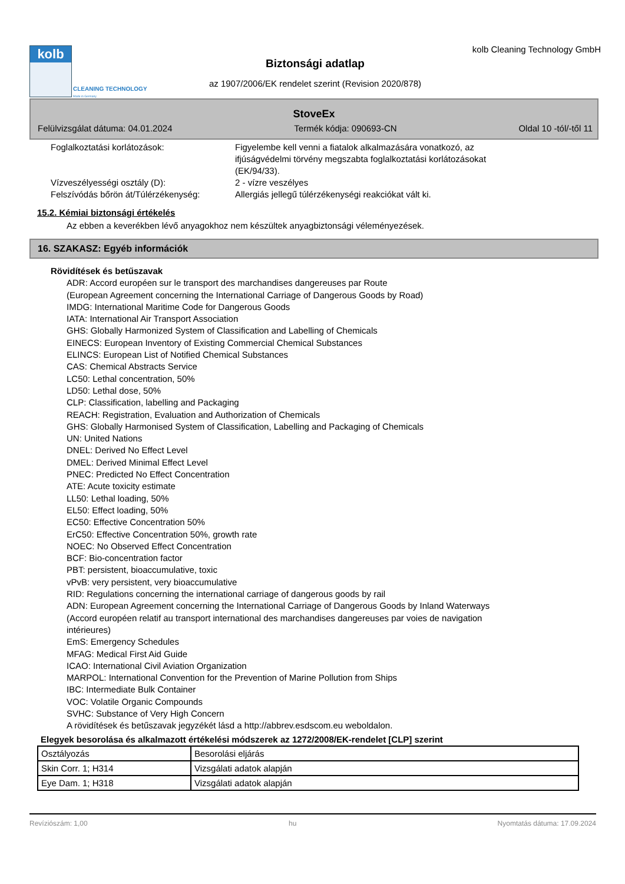kolb
CLEANING TECHNOLOGY
Made in Germany
kolb Cleaning Technology GmbH
Biztonsági adatlap
az 1907/2006/EK rendelet szerint (Revision 2020/878)
StoveEx
Felülvizsgálat dátuma: 04.01.2024 Termék kódja: 090693-CN Oldal 10 -tól/-től 11
Foglalkoztatási korlátozások: Figyelembe kell venni a fiatalok alkalmazására vonatkozó, az ifjúságvédelmi törvény megszabta foglalkoztatási korlátozásokat (EK/94/33).
Vízveszélyességi osztály (D): 2 - vízre veszélyes
Felszívódás bőrön át/Túlérzékenység:
Allergiás jellegű túlérzékenységi reakciókat vált ki.
15.2. Kémiai biztonsági értékelés
Az ebben a keverékben lévő anyagokhoz nem készültek anyagbiztonsági véleményezések.
16. SZAKASZ: Egyéb információk
Rövidítések és betűszavak
ADR: Accord européen sur le transport des marchandises dangereuses par Route
(European Agreement concerning the International Carriage of Dangerous Goods by Road)
IMDG: International Maritime Code for Dangerous Goods
IATA: International Air Transport Association
GHS: Globally Harmonized System of Classification and Labelling of Chemicals
EINECS: European Inventory of Existing Commercial Chemical Substances
ELINCS: European List of Notified Chemical Substances
CAS: Chemical Abstracts Service
LC50: Lethal concentration, 50%
LD50: Lethal dose, 50%
CLP: Classification, labelling and Packaging
REACH: Registration, Evaluation and Authorization of Chemicals
GHS: Globally Harmonised System of Classification, Labelling and Packaging of Chemicals
UN: United Nations
DNEL: Derived No Effect Level
DMEL: Derived Minimal Effect Level
PNEC: Predicted No Effect Concentration
ATE: Acute toxicity estimate
LL50: Lethal loading, 50%
EL50: Effect loading, 50%
EC50: Effective Concentration 50%
ErC50: Effective Concentration 50%, growth rate
NOEC: No Observed Effect Concentration
BCF: Bio-concentration factor
PBT: persistent, bioaccumulative, toxic
vPvB: very persistent, very bioaccumulative
RID: Regulations concerning the international carriage of dangerous goods by rail
ADN: European Agreement concerning the International Carriage of Dangerous Goods by Inland Waterways
(Accord européen relatif au transport international des marchandises dangereuses par voies de navigation
intérieures)
EmS: Emergency Schedules
MFAG: Medical First Aid Guide
ICAO: International Civil Aviation Organization
MARPOL: International Convention for the Prevention of Marine Pollution from Ships
IBC: Intermediate Bulk Container
VOC: Volatile Organic Compounds
SVHC: Substance of Very High Concern
A rövidítések és betűszavak jegyzékét lásd a http://abbrev.esdscom.eu weboldalon.
Elegyek besorolása és alkalmazott értékelési módszerek az 1272/2008/EK-rendelet [CLP] szerint
| Osztályozás | Besorolási eljárás |
| Skin Corr. 1; H314 | Vizsgálati adatok alapján |
| Eye Dam. 1; H318 | Vizsgálati adatok alapján |
Revíziószám: 1,00 hu Nyomtatás dátuma: 17.09.2024